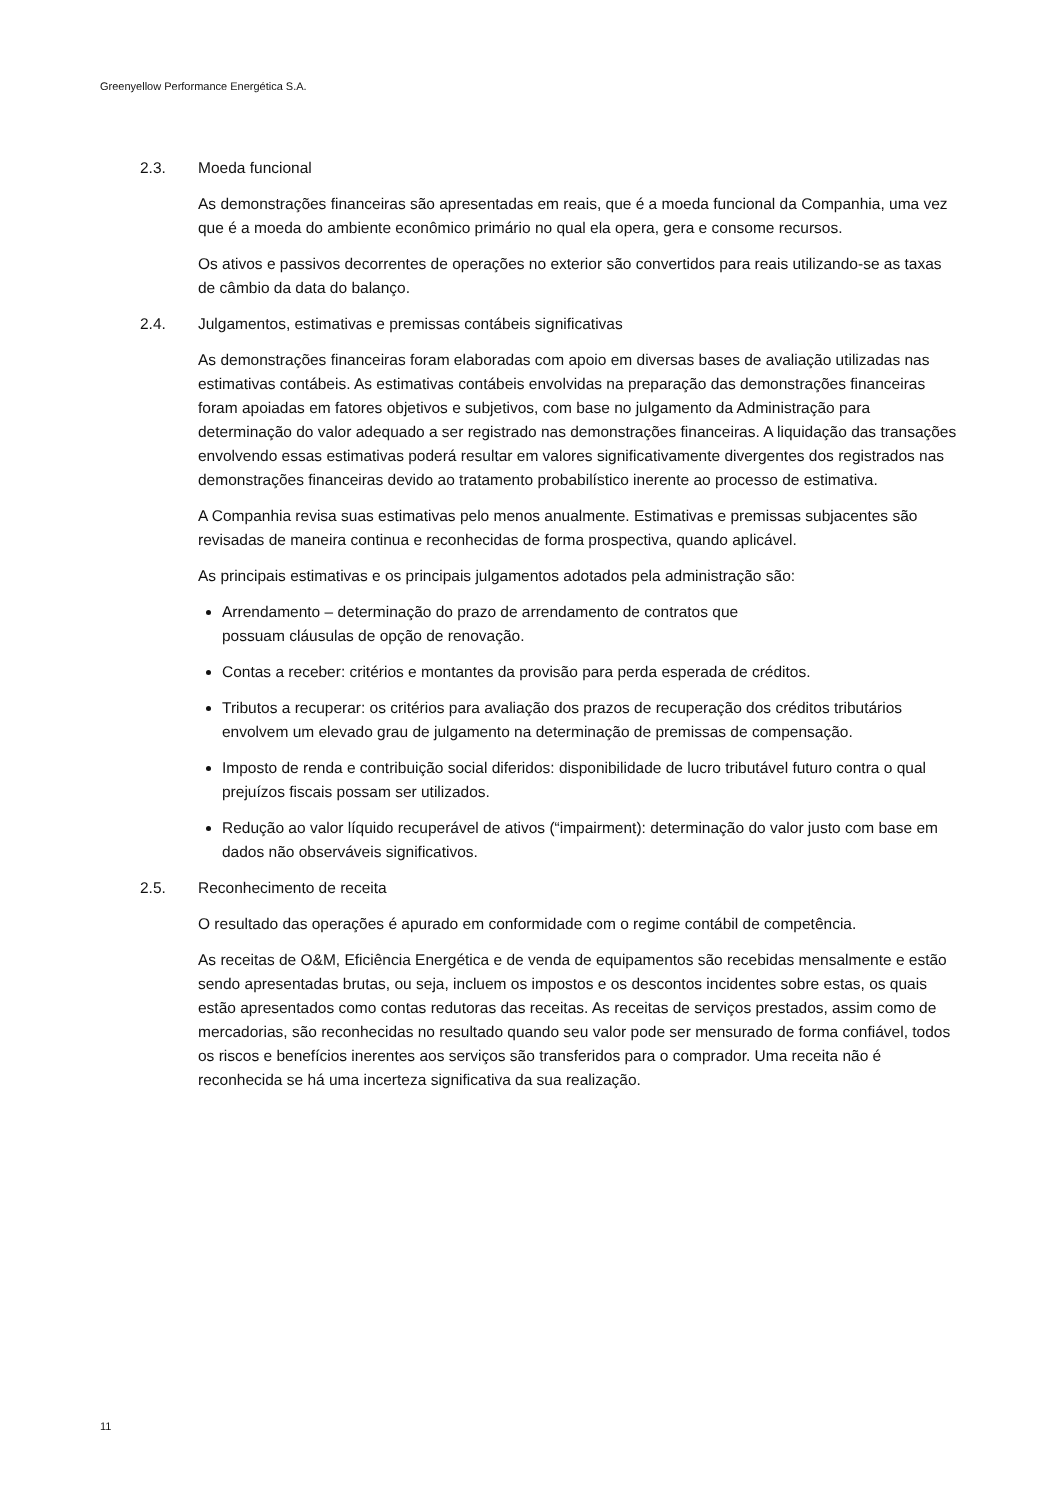Greenyellow Performance Energética S.A.
2.3. Moeda funcional
As demonstrações financeiras são apresentadas em reais, que é a moeda funcional da Companhia, uma vez que é a moeda do ambiente econômico primário no qual ela opera, gera e consome recursos.
Os ativos e passivos decorrentes de operações no exterior são convertidos para reais utilizando-se as taxas de câmbio da data do balanço.
2.4. Julgamentos, estimativas e premissas contábeis significativas
As demonstrações financeiras foram elaboradas com apoio em diversas bases de avaliação utilizadas nas estimativas contábeis. As estimativas contábeis envolvidas na preparação das demonstrações financeiras foram apoiadas em fatores objetivos e subjetivos, com base no julgamento da Administração para determinação do valor adequado a ser registrado nas demonstrações financeiras. A liquidação das transações envolvendo essas estimativas poderá resultar em valores significativamente divergentes dos registrados nas demonstrações financeiras devido ao tratamento probabilístico inerente ao processo de estimativa.
A Companhia revisa suas estimativas pelo menos anualmente. Estimativas e premissas subjacentes são revisadas de maneira continua e reconhecidas de forma prospectiva, quando aplicável.
As principais estimativas e os principais julgamentos adotados pela administração são:
Arrendamento – determinação do prazo de arrendamento de contratos que
possuam cláusulas de opção de renovação.
Contas a receber: critérios e montantes da provisão para perda esperada de créditos.
Tributos a recuperar: os critérios para avaliação dos prazos de recuperação dos créditos tributários envolvem um elevado grau de julgamento na determinação de premissas de compensação.
Imposto de renda e contribuição social diferidos: disponibilidade de lucro tributável futuro contra o qual prejuízos fiscais possam ser utilizados.
Redução ao valor líquido recuperável de ativos (“impairment): determinação do valor justo com base em dados não observáveis significativos.
2.5. Reconhecimento de receita
O resultado das operações é apurado em conformidade com o regime contábil de competência.
As receitas de O&M, Eficiência Energética e de venda de equipamentos são recebidas mensalmente e estão sendo apresentadas brutas, ou seja, incluem os impostos e os descontos incidentes sobre estas, os quais estão apresentados como contas redutoras das receitas. As receitas de serviços prestados, assim como de mercadorias, são reconhecidas no resultado quando seu valor pode ser mensurado de forma confiável, todos os riscos e benefícios inerentes aos serviços são transferidos para o comprador. Uma receita não é reconhecida se há uma incerteza significativa da sua realização.
11